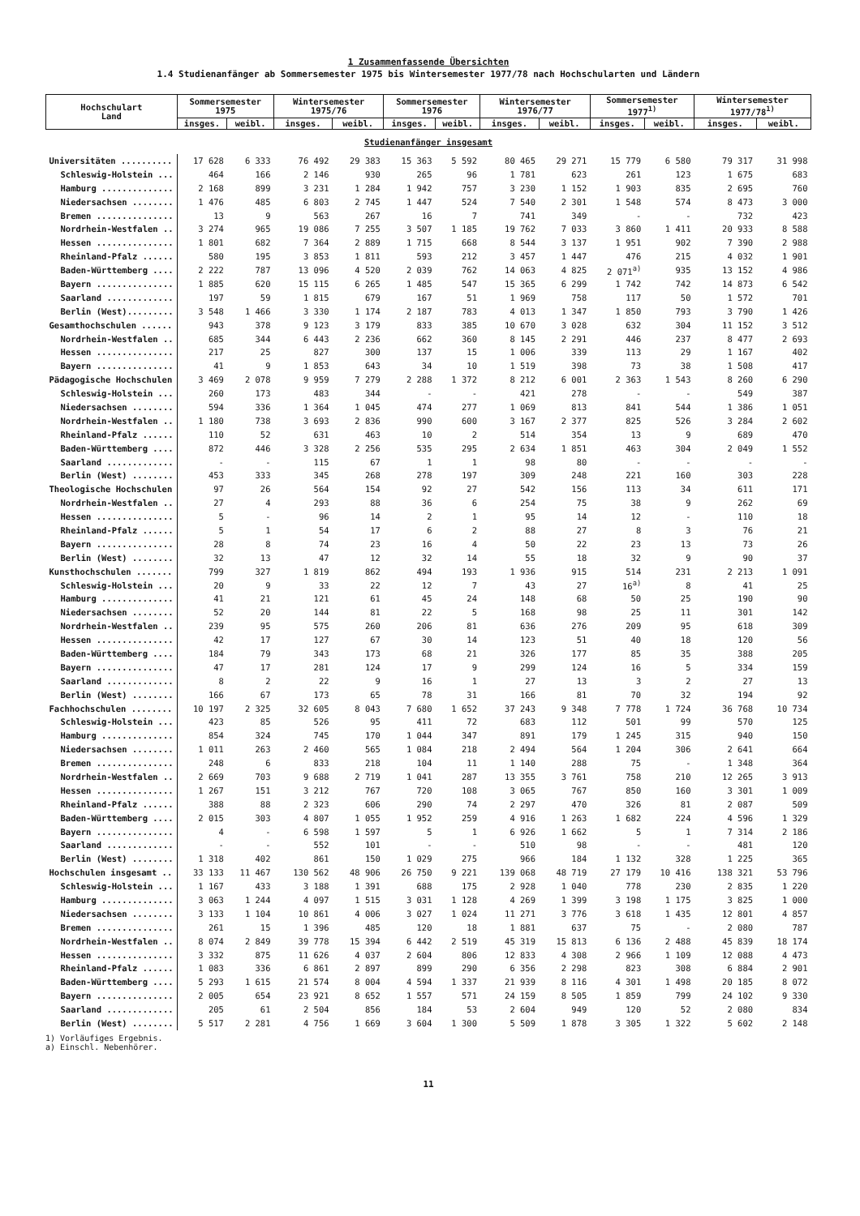1 Zusammenfassende Übersichten
1.4 Studienanfänger ab Sommersemester 1975 bis Wintersemester 1977/78 nach Hochschularten und Ländern
| Hochschulart Land | Sommersemester 1975 | | Wintersemester 1975/76 | | Sommersemester 1976 | | Wintersemester 1976/77 | | Sommersemester 1977<sup>1)</sup> | | Wintersemester 1977/78<sup>1)</sup> | |
| --- | --- | --- | --- | --- | --- | --- | --- | --- | --- | --- | --- | --- |
| | insges. | weibl. | insges. | weibl. | insges. | weibl. | insges. | weibl. | insges. | weibl. | insges. | weibl. |
| Studienanfänger insgesamt | | | | | | | | | | | | |
| Universitäten .......... | 17 628 | 6 333 | 76 492 | 29 383 | 15 363 | 5 592 | 80 465 | 29 271 | 15 779 | 6 580 | 79 317 | 31 998 |
| Schleswig-Holstein ... | 464 | 166 | 2 146 | 930 | 265 | 96 | 1 781 | 623 | 261 | 123 | 1 675 | 683 |
| Hamburg .............. | 2 168 | 899 | 3 231 | 1 284 | 1 942 | 757 | 3 230 | 1 152 | 1 903 | 835 | 2 695 | 760 |
| Niedersachsen ........ | 1 476 | 485 | 6 803 | 2 745 | 1 447 | 524 | 7 540 | 2 301 | 1 548 | 574 | 8 473 | 3 000 |
| Bremen ............... | 13 | 9 | 563 | 267 | 16 | 7 | 741 | 349 | - | - | 732 | 423 |
| Nordrhein-Westfalen .. | 3 274 | 965 | 19 086 | 7 255 | 3 507 | 1 185 | 19 762 | 7 033 | 3 860 | 1 411 | 20 933 | 8 588 |
| Hessen ............... | 1 801 | 682 | 7 364 | 2 889 | 1 715 | 668 | 8 544 | 3 137 | 1 951 | 902 | 7 390 | 2 988 |
| Rheinland-Pfalz ...... | 580 | 195 | 3 853 | 1 811 | 593 | 212 | 3 457 | 1 447 | 476 | 215 | 4 032 | 1 901 |
| Baden-Württemberg .... | 2 222 | 787 | 13 096 | 4 520 | 2 039 | 762 | 14 063 | 4 825 | 2 071<sup>a)</sup> | 935 | 13 152 | 4 986 |
| Bayern ............... | 1 885 | 620 | 15 115 | 6 265 | 1 485 | 547 | 15 365 | 6 299 | 1 742 | 742 | 14 873 | 6 542 |
| Saarland ............. | 197 | 59 | 1 815 | 679 | 167 | 51 | 1 969 | 758 | 117 | 50 | 1 572 | 701 |
| Berlin (West)......... | 3 548 | 1 466 | 3 330 | 1 174 | 2 187 | 783 | 4 013 | 1 347 | 1 850 | 793 | 3 790 | 1 426 |
| Gesamthochschulen ...... | 943 | 378 | 9 123 | 3 179 | 833 | 385 | 10 670 | 3 028 | 632 | 304 | 11 152 | 3 512 |
| Nordrhein-Westfalen .. | 685 | 344 | 6 443 | 2 236 | 662 | 360 | 8 145 | 2 291 | 446 | 237 | 8 477 | 2 693 |
| Hessen ............... | 217 | 25 | 827 | 300 | 137 | 15 | 1 006 | 339 | 113 | 29 | 1 167 | 402 |
| Bayern ............... | 41 | 9 | 1 853 | 643 | 34 | 10 | 1 519 | 398 | 73 | 38 | 1 508 | 417 |
| Pädagogische Hochschulen | 3 469 | 2 078 | 9 959 | 7 279 | 2 288 | 1 372 | 8 212 | 6 001 | 2 363 | 1 543 | 8 260 | 6 290 |
| Schleswig-Holstein ... | 260 | 173 | 483 | 344 | - | - | 421 | 278 | - | - | 549 | 387 |
| Niedersachsen ........ | 594 | 336 | 1 364 | 1 045 | 474 | 277 | 1 069 | 813 | 841 | 544 | 1 386 | 1 051 |
| Nordrhein-Westfalen .. | 1 180 | 738 | 3 693 | 2 836 | 990 | 600 | 3 167 | 2 377 | 825 | 526 | 3 284 | 2 602 |
| Rheinland-Pfalz ...... | 110 | 52 | 631 | 463 | 10 | 2 | 514 | 354 | 13 | 9 | 689 | 470 |
| Baden-Württemberg .... | 872 | 446 | 3 328 | 2 256 | 535 | 295 | 2 634 | 1 851 | 463 | 304 | 2 049 | 1 552 |
| Saarland ............. | - | - | 115 | 67 | 1 | 1 | 98 | 80 | - | - | - | - |
| Berlin (West) ........ | 453 | 333 | 345 | 268 | 278 | 197 | 309 | 248 | 221 | 160 | 303 | 228 |
| Theologische Hochschulen | 97 | 26 | 564 | 154 | 92 | 27 | 542 | 156 | 113 | 34 | 611 | 171 |
| Nordrhein-Westfalen .. | 27 | 4 | 293 | 88 | 36 | 6 | 254 | 75 | 38 | 9 | 262 | 69 |
| Hessen ............... | 5 | - | 96 | 14 | 2 | 1 | 95 | 14 | 12 | - | 110 | 18 |
| Rheinland-Pfalz ...... | 5 | 1 | 54 | 17 | 6 | 2 | 88 | 27 | 8 | 3 | 76 | 21 |
| Bayern ............... | 28 | 8 | 74 | 23 | 16 | 4 | 50 | 22 | 23 | 13 | 73 | 26 |
| Berlin (West) ........ | 32 | 13 | 47 | 12 | 32 | 14 | 55 | 18 | 32 | 9 | 90 | 37 |
| Kunsthochschulen ....... | 799 | 327 | 1 819 | 862 | 494 | 193 | 1 936 | 915 | 514 | 231 | 2 213 | 1 091 |
| Schleswig-Holstein ... | 20 | 9 | 33 | 22 | 12 | 7 | 43 | 27 | 16<sup>a)</sup> | 8 | 41 | 25 |
| Hamburg .............. | 41 | 21 | 121 | 61 | 45 | 24 | 148 | 68 | 50 | 25 | 190 | 90 |
| Niedersachsen ........ | 52 | 20 | 144 | 81 | 22 | 5 | 168 | 98 | 25 | 11 | 301 | 142 |
| Nordrhein-Westfalen .. | 239 | 95 | 575 | 260 | 206 | 81 | 636 | 276 | 209 | 95 | 618 | 309 |
| Hessen ............... | 42 | 17 | 127 | 67 | 30 | 14 | 123 | 51 | 40 | 18 | 120 | 56 |
| Baden-Württemberg .... | 184 | 79 | 343 | 173 | 68 | 21 | 326 | 177 | 85 | 35 | 388 | 205 |
| Bayern ............... | 47 | 17 | 281 | 124 | 17 | 9 | 299 | 124 | 16 | 5 | 334 | 159 |
| Saarland ............. | 8 | 2 | 22 | 9 | 16 | 1 | 27 | 13 | 3 | 2 | 27 | 13 |
| Berlin (West) ........ | 166 | 67 | 173 | 65 | 78 | 31 | 166 | 81 | 70 | 32 | 194 | 92 |
| Fachhochschulen ........ | 10 197 | 2 325 | 32 605 | 8 043 | 7 680 | 1 652 | 37 243 | 9 348 | 7 778 | 1 724 | 36 768 | 10 734 |
| Schleswig-Holstein ... | 423 | 85 | 526 | 95 | 411 | 72 | 683 | 112 | 501 | 99 | 570 | 125 |
| Hamburg .............. | 854 | 324 | 745 | 170 | 1 044 | 347 | 891 | 179 | 1 245 | 315 | 940 | 150 |
| Niedersachsen ........ | 1 011 | 263 | 2 460 | 565 | 1 084 | 218 | 2 494 | 564 | 1 204 | 306 | 2 641 | 664 |
| Bremen ............... | 248 | 6 | 833 | 218 | 104 | 11 | 1 140 | 288 | 75 | - | 1 348 | 364 |
| Nordrhein-Westfalen .. | 2 669 | 703 | 9 688 | 2 719 | 1 041 | 287 | 13 355 | 3 761 | 758 | 210 | 12 265 | 3 913 |
| Hessen ............... | 1 267 | 151 | 3 212 | 767 | 720 | 108 | 3 065 | 767 | 850 | 160 | 3 301 | 1 009 |
| Rheinland-Pfalz ...... | 388 | 88 | 2 323 | 606 | 290 | 74 | 2 297 | 470 | 326 | 81 | 2 087 | 509 |
| Baden-Württemberg .... | 2 015 | 303 | 4 807 | 1 055 | 1 952 | 259 | 4 916 | 1 263 | 1 682 | 224 | 4 596 | 1 329 |
| Bayern ............... | 4 | - | 6 598 | 1 597 | 5 | 1 | 6 926 | 1 662 | 5 | 1 | 7 314 | 2 186 |
| Saarland ............. | - | - | 552 | 101 | - | - | 510 | 98 | - | - | 481 | 120 |
| Berlin (West) ........ | 1 318 | 402 | 861 | 150 | 1 029 | 275 | 966 | 184 | 1 132 | 328 | 1 225 | 365 |
| Hochschulen insgesamt .. | 33 133 | 11 467 | 130 562 | 48 906 | 26 750 | 9 221 | 139 068 | 48 719 | 27 179 | 10 416 | 138 321 | 53 796 |
| Schleswig-Holstein ... | 1 167 | 433 | 3 188 | 1 391 | 688 | 175 | 2 928 | 1 040 | 778 | 230 | 2 835 | 1 220 |
| Hamburg .............. | 3 063 | 1 244 | 4 097 | 1 515 | 3 031 | 1 128 | 4 269 | 1 399 | 3 198 | 1 175 | 3 825 | 1 000 |
| Niedersachsen ........ | 3 133 | 1 104 | 10 861 | 4 006 | 3 027 | 1 024 | 11 271 | 3 776 | 3 618 | 1 435 | 12 801 | 4 857 |
| Bremen ............... | 261 | 15 | 1 396 | 485 | 120 | 18 | 1 881 | 637 | 75 | - | 2 080 | 787 |
| Nordrhein-Westfalen .. | 8 074 | 2 849 | 39 778 | 15 394 | 6 442 | 2 519 | 45 319 | 15 813 | 6 136 | 2 488 | 45 839 | 18 174 |
| Hessen ............... | 3 332 | 875 | 11 626 | 4 037 | 2 604 | 806 | 12 833 | 4 308 | 2 966 | 1 109 | 12 088 | 4 473 |
| Rheinland-Pfalz ...... | 1 083 | 336 | 6 861 | 2 897 | 899 | 290 | 6 356 | 2 298 | 823 | 308 | 6 884 | 2 901 |
| Baden-Württemberg .... | 5 293 | 1 615 | 21 574 | 8 004 | 4 594 | 1 337 | 21 939 | 8 116 | 4 301 | 1 498 | 20 185 | 8 072 |
| Bayern ............... | 2 005 | 654 | 23 921 | 8 652 | 1 557 | 571 | 24 159 | 8 505 | 1 859 | 799 | 24 102 | 9 330 |
| Saarland ............. | 205 | 61 | 2 504 | 856 | 184 | 53 | 2 604 | 949 | 120 | 52 | 2 080 | 834 |
| Berlin (West) ........ | 5 517 | 2 281 | 4 756 | 1 669 | 3 604 | 1 300 | 5 509 | 1 878 | 3 305 | 1 322 | 5 602 | 2 148 |
1) Vorläufiges Ergebnis.
a) Einschl. Nebenhörer.
11